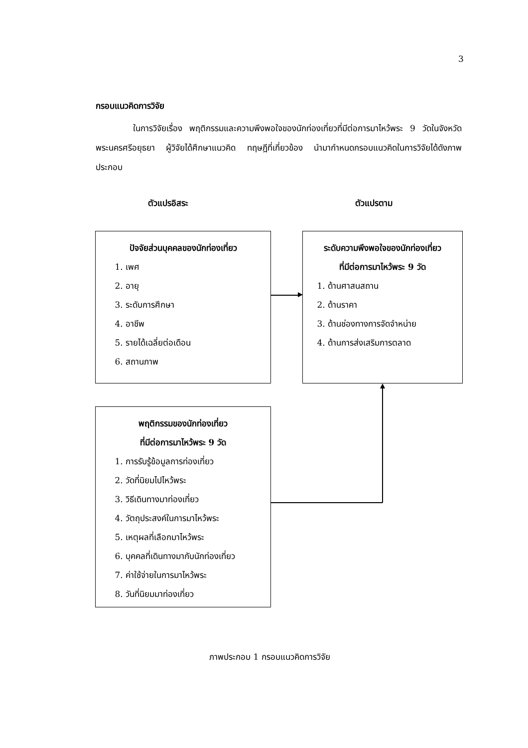3
กรอบแนวคิดการวิจัย
ในการวิจัยเรื่อง พฤติกรรมและความพึงพอใจของนักท่องเที่ยวที่มีต่อการมาไหว้พระ 9 วัดในจังหวัดพระนครศรีอยุธยา ผู้วิจัยได้ศึกษาแนวคิด ทฤษฎีที่เกี่ยวข้อง นำมากำหนดกรอบแนวคิดในการวิจัยได้ดังภาพประกอบ
ตัวแปรอิสระ ตัวแปรตาม
ปัจจัยส่วนบุคคลของนักท่องเที่ยว
1. เพศ
2. อายุ
3. ระดับการศึกษา
4. อาชีพ
5. รายได้เฉลี่ยต่อเดือน
6. สถานภาพ
ระดับความพึงพอใจของนักท่องเที่ยว
ที่มีต่อการมาไหว้พระ 9 วัด
1. ด้านศาสนสถาน
2. ด้านราคา
3. ด้านช่องทางการจัดจำหน่าย
4. ด้านการส่งเสริมการตลาด
พฤติกรรมของนักท่องเที่ยว
ที่มีต่อการมาไหว้พระ 9 วัด
1. การรับรู้ข้อมูลการท่องเที่ยว
2. วัดที่นิยมไปไหว้พระ
3. วิธีเดินทางมาท่องเที่ยว
4. วัตถุประสงค์ในการมาไหว้พระ
5. เหตุผลที่เลือกมาไหว้พระ
6. บุคคลที่เดินทางมากับนักท่องเที่ยว
7. ค่าใช้จ่ายในการมาไหว้พระ
8. วันที่นิยมมาท่องเที่ยว
ภาพประกอบ 1 กรอบแนวคิดการวิจัย